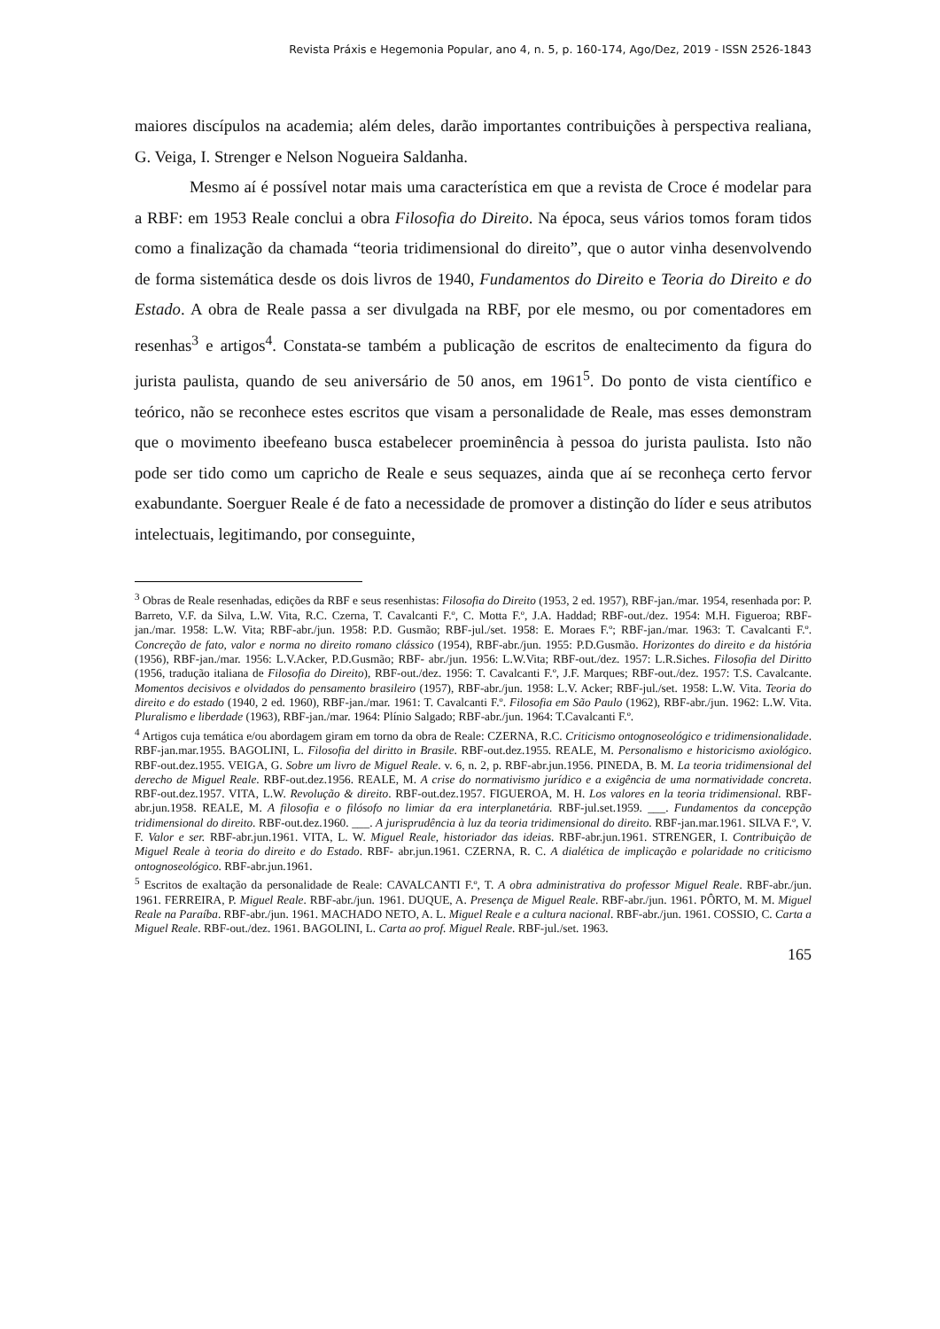Revista Práxis e Hegemonia Popular, ano 4, n. 5, p. 160-174, Ago/Dez, 2019 - ISSN 2526-1843
maiores discípulos na academia; além deles, darão importantes contribuições à perspectiva realiana, G. Veiga, I. Strenger e Nelson Nogueira Saldanha.
Mesmo aí é possível notar mais uma característica em que a revista de Croce é modelar para a RBF: em 1953 Reale conclui a obra Filosofia do Direito. Na época, seus vários tomos foram tidos como a finalização da chamada “teoria tridimensional do direito”, que o autor vinha desenvolvendo de forma sistemática desde os dois livros de 1940, Fundamentos do Direito e Teoria do Direito e do Estado. A obra de Reale passa a ser divulgada na RBF, por ele mesmo, ou por comentadores em resenhas<sup>3</sup> e artigos<sup>4</sup>. Constata-se também a publicação de escritos de enaltecimento da figura do jurista paulista, quando de seu aniversário de 50 anos, em 1961<sup>5</sup>. Do ponto de vista científico e teórico, não se reconhece estes escritos que visam a personalidade de Reale, mas esses demonstram que o movimento ibeefeano busca estabelecer proeminência à pessoa do jurista paulista. Isto não pode ser tido como um capricho de Reale e seus sequazes, ainda que aí se reconheça certo fervor exabundante. Soerguer Reale é de fato a necessidade de promover a distinção do líder e seus atributos intelectuais, legitimando, por conseguinte,
<sup>3</sup> Obras de Reale resenhadas, edições da RBF e seus resenhistas: Filosofia do Direito (1953, 2 ed. 1957), RBF-jan./mar. 1954, resenhada por: P. Barreto, V.F. da Silva, L.W. Vita, R.C. Czerna, T. Cavalcanti F.º, C. Motta F.º, J.A. Haddad; RBF-out./dez. 1954: M.H. Figueroa; RBF- jan./mar. 1958: L.W. Vita; RBF-abr./jun. 1958: P.D. Gusmão; RBF-jul./set. 1958: E. Moraes F.º; RBF-jan./mar. 1963: T. Cavalcanti F.º. Concreção de fato, valor e norma no direito romano clássico (1954), RBF-abr./jun. 1955: P.D.Gusmão. Horizontes do direito e da história (1956), RBF-jan./mar. 1956: L.V.Acker, P.D.Gusmão; RBF- abr./jun. 1956: L.W.Vita; RBF-out./dez. 1957: L.R.Siches. Filosofia del Diritto (1956, tradução italiana de Filosofia do Direito), RBF-out./dez. 1956: T. Cavalcanti F.º, J.F. Marques; RBF-out./dez. 1957: T.S. Cavalcante. Momentos decisivos e olvidados do pensamento brasileiro (1957), RBF-abr./jun. 1958: L.V. Acker; RBF-jul./set. 1958: L.W. Vita. Teoria do direito e do estado (1940, 2 ed. 1960), RBF-jan./mar. 1961: T. Cavalcanti F.º. Filosofia em São Paulo (1962), RBF-abr./jun. 1962: L.W. Vita. Pluralismo e liberdade (1963), RBF-jan./mar. 1964: Plínio Salgado; RBF-abr./jun. 1964: T.Cavalcanti F.º.
<sup>4</sup> Artigos cuja temática e/ou abordagem giram em torno da obra de Reale: CZERNA, R.C. Criticismo ontognoseológico e tridimensionalidade. RBF-jan.mar.1955. BAGOLINI, L. Filosofia del diritto in Brasile. RBF-out.dez.1955. REALE, M. Personalismo e historicismo axiológico. RBF-out.dez.1955. VEIGA, G. Sobre um livro de Miguel Reale. v. 6, n. 2, p. RBF-abr.jun.1956. PINEDA, B. M. La teoria tridimensional del derecho de Miguel Reale. RBF-out.dez.1956. REALE, M. A crise do normativismo jurídico e a exigência de uma normatividade concreta. RBF-out.dez.1957. VITA, L.W. Revolução & direito. RBF-out.dez.1957. FIGUEROA, M. H. Los valores en la teoria tridimensional. RBF-abr.jun.1958. REALE, M. A filosofia e o filósofo no limiar da era interplanetária. RBF-jul.set.1959. ___. Fundamentos da concepção tridimensional do direito. RBF-out.dez.1960. ___. A jurisprudência à luz da teoria tridimensional do direito. RBF-jan.mar.1961. SILVA F.º, V. F. Valor e ser. RBF-abr.jun.1961. VITA, L. W. Miguel Reale, historiador das ideias. RBF-abr.jun.1961. STRENGER, I. Contribuição de Miguel Reale à teoria do direito e do Estado. RBF- abr.jun.1961. CZERNA, R. C. A dialética de implicação e polaridade no criticismo ontognoseológico. RBF-abr.jun.1961.
<sup>5</sup> Escritos de exaltação da personalidade de Reale: CAVALCANTI F.º, T. A obra administrativa do professor Miguel Reale. RBF-abr./jun. 1961. FERREIRA, P. Miguel Reale. RBF-abr./jun. 1961. DUQUE, A. Presença de Miguel Reale. RBF-abr./jun. 1961. PÔRTO, M. M. Miguel Reale na Paraíba. RBF-abr./jun. 1961. MACHADO NETO, A. L. Miguel Reale e a cultura nacional. RBF-abr./jun. 1961. COSSIO, C. Carta a Miguel Reale. RBF-out./dez. 1961. BAGOLINI, L. Carta ao prof. Miguel Reale. RBF-jul./set. 1963.
165